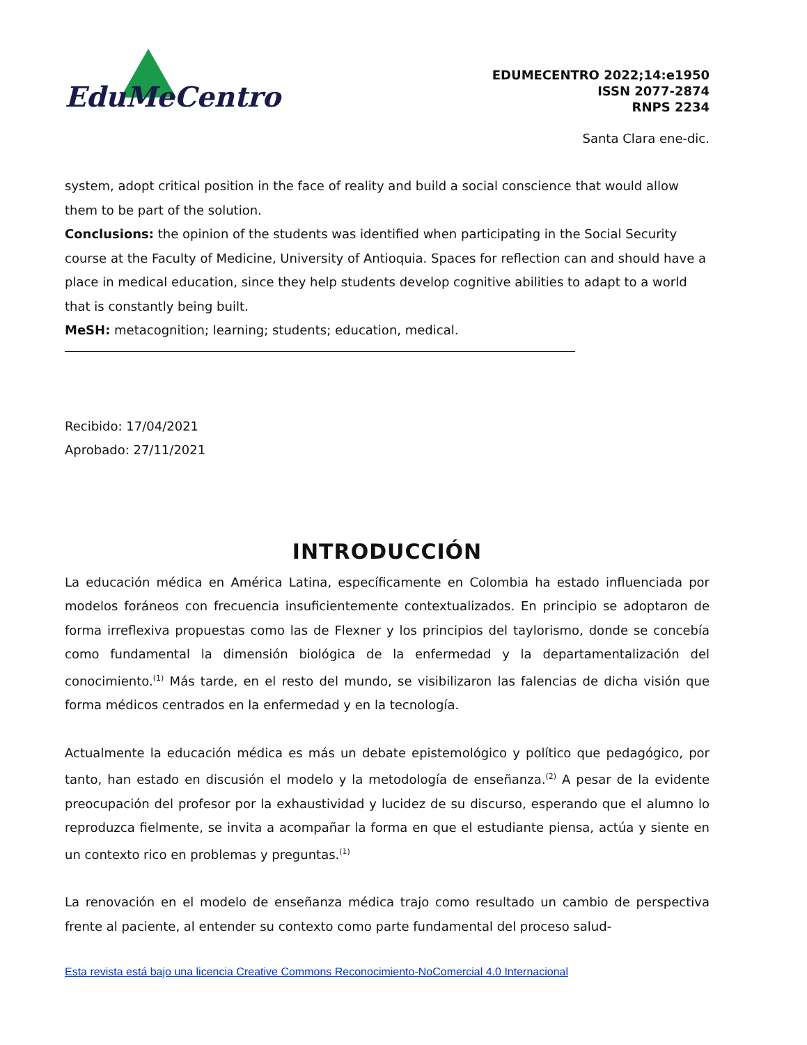EduMeCentro
EDUMECENTRO 2022;14:e1950
ISSN 2077-2874
RNPS 2234
Santa Clara ene-dic.
system, adopt critical position in the face of reality and build a social conscience that would allow them to be part of the solution.
Conclusions: the opinion of the students was identified when participating in the Social Security course at the Faculty of Medicine, University of Antioquia. Spaces for reflection can and should have a place in medical education, since they help students develop cognitive abilities to adapt to a world that is constantly being built.
MeSH: metacognition; learning; students; education, medical.
Recibido: 17/04/2021
Aprobado: 27/11/2021
INTRODUCCIÓN
La educación médica en América Latina, específicamente en Colombia ha estado influenciada por modelos foráneos con frecuencia insuficientemente contextualizados. En principio se adoptaron de forma irreflexiva propuestas como las de Flexner y los principios del taylorismo, donde se concebía como fundamental la dimensión biológica de la enfermedad y la departamentalización del conocimiento.<sup>(1)</sup> Más tarde, en el resto del mundo, se visibilizaron las falencias de dicha visión que forma médicos centrados en la enfermedad y en la tecnología.
Actualmente la educación médica es más un debate epistemológico y político que pedagógico, por tanto, han estado en discusión el modelo y la metodología de enseñanza.<sup>(2)</sup> A pesar de la evidente preocupación del profesor por la exhaustividad y lucidez de su discurso, esperando que el alumno lo reproduzca fielmente, se invita a acompañar la forma en que el estudiante piensa, actúa y siente en un contexto rico en problemas y preguntas.<sup>(1)</sup>
La renovación en el modelo de enseñanza médica trajo como resultado un cambio de perspectiva frente al paciente, al entender su contexto como parte fundamental del proceso salud-
Esta revista está bajo una licencia Creative Commons Reconocimiento-NoComercial 4.0 Internacional